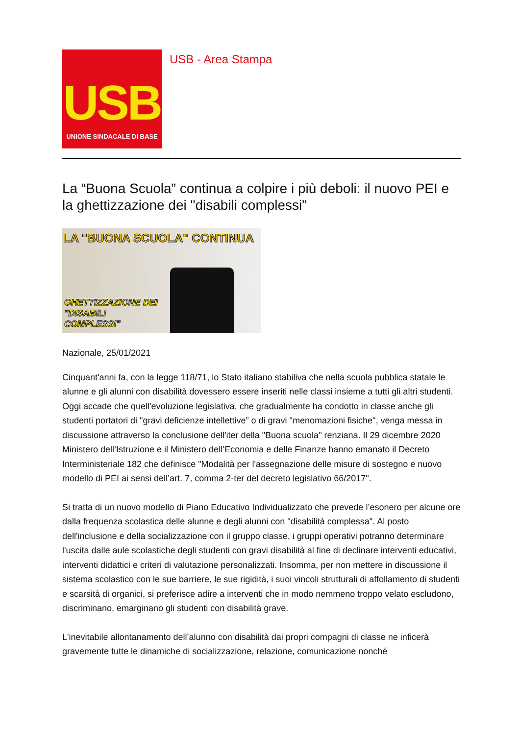USB
UNIONE SINDACALE DI BASE
USB - Area Stampa
La “Buona Scuola” continua a colpire i più deboli: il nuovo PEI e la ghettizzazione dei "disabili complessi"
LA "BUONA SCUOLA" CONTINUA
GHETTIZZAZIONE DEI
"DISABILI
COMPLESSI"
Nazionale, 25/01/2021
Cinquant'anni fa, con la legge 118/71, lo Stato italiano stabiliva che nella scuola pubblica statale le alunne e gli alunni con disabilità dovessero essere inseriti nelle classi insieme a tutti gli altri studenti. Oggi accade che quell'evoluzione legislativa, che gradualmente ha condotto in classe anche gli studenti portatori di "gravi deficienze intellettive” o di gravi "menomazioni fisiche", venga messa in discussione attraverso la conclusione dell'iter della "Buona scuola" renziana. Il 29 dicembre 2020 Ministero dell’Istruzione e il Ministero dell’Economia e delle Finanze hanno emanato il Decreto Interministeriale 182 che definisce "Modalità per l'assegnazione delle misure di sostegno e nuovo modello di PEI ai sensi dell’art. 7, comma 2-ter del decreto legislativo 66/2017".
Si tratta di un nuovo modello di Piano Educativo Individualizzato che prevede l’esonero per alcune ore dalla frequenza scolastica delle alunne e degli alunni con "disabilità complessa". Al posto dell'inclusione e della socializzazione con il gruppo classe, i gruppi operativi potranno determinare l'uscita dalle aule scolastiche degli studenti con gravi disabilità al fine di declinare interventi educativi, interventi didattici e criteri di valutazione personalizzati. Insomma, per non mettere in discussione il sistema scolastico con le sue barriere, le sue rigidità, i suoi vincoli strutturali di affollamento di studenti e scarsità di organici, si preferisce adire a interventi che in modo nemmeno troppo velato escludono, discriminano, emarginano gli studenti con disabilità grave.
L'inevitabile allontanamento dell’alunno con disabilità dai propri compagni di classe ne inficerà gravemente tutte le dinamiche di socializzazione, relazione, comunicazione nonché